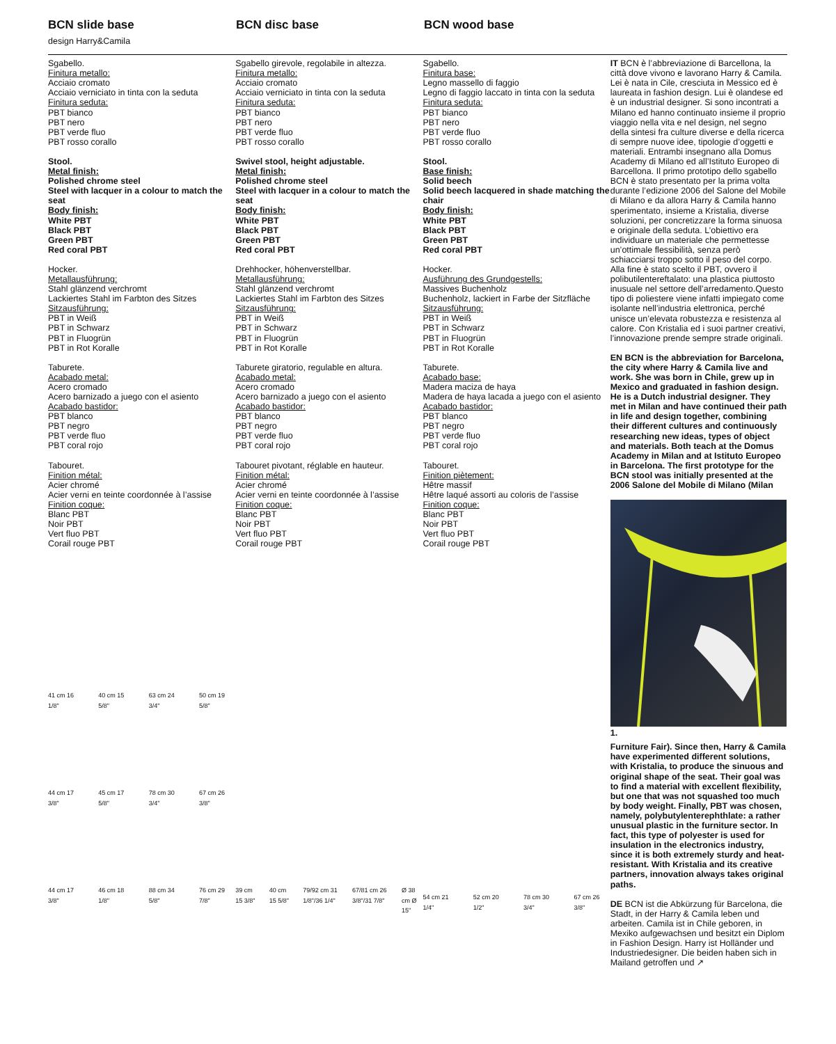BCN slide base
design Harry&Camila
BCN disc base BCN wood base
Sgabello.
Finitura metallo:
Acciaio cromato
Acciaio verniciato in tinta con la seduta
Finitura seduta:
PBT bianco
PBT nero
PBT verde fluo
PBT rosso corallo
Stool.
Metal finish:
Polished chrome steel
Steel with lacquer in a colour to match the seat
Body finish:
White PBT
Black PBT
Green PBT
Red coral PBT
Hocker.
Metallausführung:
Stahl glänzend verchromt
Lackiertes Stahl im Farbton des Sitzes
Sitzausführung:
PBT in Weiß
PBT in Schwarz
PBT in Fluogrün
PBT in Rot Koralle
Taburete.
Acabado metal:
Acero cromado
Acero barnizado a juego con el asiento
Acabado bastidor:
PBT blanco
PBT negro
PBT verde fluo
PBT coral rojo
Tabouret.
Finition métal:
Acier chromé
Acier verni en teinte coordonnée à l’assise
Finition coque:
Blanc PBT
Noir PBT
Vert fluo PBT
Corail rouge PBT
41 cm 16 1/8" 40 cm 15 5/8" 63 cm 24 3/4" 50 cm 19 5/8"
44 cm 17 3/8" 45 cm 17 5/8" 78 cm 30 3/4" 67 cm 26 3/8"
44 cm 17 3/8" 46 cm 18 1/8" 88 cm 34 5/8" 76 cm 29 7/8"
Sgabello girevole, regolabile in altezza.
Finitura metallo:
Acciaio cromato
Acciaio verniciato in tinta con la seduta
Finitura seduta:
PBT bianco
PBT nero
PBT verde fluo
PBT rosso corallo
Swivel stool, height adjustable.
Metal finish:
Polished chrome steel
Steel with lacquer in a colour to match the seat
Body finish:
White PBT
Black PBT
Green PBT
Red coral PBT
Drehhocker, höhenverstellbar.
Metallausführung:
Stahl glänzend verchromt
Lackiertes Stahl im Farbton des Sitzes
Sitzausführung:
PBT in Weiß
PBT in Schwarz
PBT in Fluogrün
PBT in Rot Koralle
Taburete giratorio, regulable en altura.
Acabado metal:
Acero cromado
Acero barnizado a juego con el asiento
Acabado bastidor:
PBT blanco
PBT negro
PBT verde fluo
PBT coral rojo
Tabouret pivotant, réglable en hauteur.
Finition métal:
Acier chromé
Acier verni en teinte coordonnée à l’assise
Finition coque:
Blanc PBT
Noir PBT
Vert fluo PBT
Corail rouge PBT
39 cm 15 3/8" 40 cm 15 5/8" 79/92 cm 31 1/8"/36 1/4" 67/81 cm 26 3/8"/31 7/8" Ø 38 cm Ø 15"
Sgabello.
Finitura base:
Legno massello di faggio
Legno di faggio laccato in tinta con la seduta
Finitura seduta:
PBT bianco
PBT nero
PBT verde fluo
PBT rosso corallo
Stool.
Base finish:
Solid beech
Solid beech lacquered in shade matching the chair
Body finish:
White PBT
Black PBT
Green PBT
Red coral PBT
Hocker.
Ausführung des Grundgestells:
Massives Buchenholz
Buchenholz, lackiert in Farbe der Sitzfläche
Sitzausführung:
PBT in Weiß
PBT in Schwarz
PBT in Fluogrün
PBT in Rot Koralle
Taburete.
Acabado base:
Madera maciza de haya
Madera de haya lacada a juego con el asiento
Acabado bastidor:
PBT blanco
PBT negro
PBT verde fluo
PBT coral rojo
Tabouret.
Finition piètement:
Hêtre massif
Hêtre laqué assorti au coloris de l’assise
Finition coque:
Blanc PBT
Noir PBT
Vert fluo PBT
Corail rouge PBT
54 cm 21 1/4" 52 cm 20 1/2" 78 cm 30 3/4" 67 cm 26 3/8"
IT BCN è l’abbreviazione di Barcellona, la città dove vivono e lavorano Harry & Camila. Lei è nata in Cile, cresciuta in Messico ed è laureata in fashion design. Lui è olandese ed è un industrial designer. Si sono incontrati a Milano ed hanno continuato insieme il proprio viaggio nella vita e nel design, nel segno della sintesi fra culture diverse e della ricerca di sempre nuove idee, tipologie d’oggetti e materiali. Entrambi insegnano alla Domus Academy di Milano ed all’Istituto Europeo di Barcellona. Il primo prototipo dello sgabello BCN è stato presentato per la prima volta durante l’edizione 2006 del Salone del Mobile di Milano e da allora Harry & Camila hanno sperimentato, insieme a Kristalia, diverse soluzioni, per concretizzare la forma sinuosa e originale della seduta. L’obiettivo era individuare un materiale che permettesse un’ottimale flessibilità, senza però schiacciarsi troppo sotto il peso del corpo. Alla fine è stato scelto il PBT, ovvero il polibutilentereftalato: una plastica piuttosto inusuale nel settore dell’arredamento.Questo tipo di poliestere viene infatti impiegato come isolante nell’industria elettronica, perché unisce un’elevata robustezza e resistenza al calore. Con Kristalia ed i suoi partner creativi, l’innovazione prende sempre strade originali.
EN BCN is the abbreviation for Barcelona, the city where Harry & Camila live and work. She was born in Chile, grew up in Mexico and graduated in fashion design. He is a Dutch industrial designer. They met in Milan and have continued their path in life and design together, combining their different cultures and continuously researching new ideas, types of object and materials. Both teach at the Domus Academy in Milan and at Istituto Europeo in Barcelona. The first prototype for the BCN stool was initially presented at the 2006 Salone del Mobile di Milano (Milan
1.
Furniture Fair). Since then, Harry & Camila have experimented different solutions, with Kristalia, to produce the sinuous and original shape of the seat. Their goal was to find a material with excellent flexibility, but one that was not squashed too much by body weight. Finally, PBT was chosen, namely, polybutylenterephthlate: a rather unusual plastic in the furniture sector. In fact, this type of polyester is used for insulation in the electronics industry, since it is both extremely sturdy and heat-resistant. With Kristalia and its creative partners, innovation always takes original paths.
DE BCN ist die Abkürzung für Barcelona, die Stadt, in der Harry & Camila leben und arbeiten. Camila ist in Chile geboren, in Mexiko aufgewachsen und besitzt ein Diplom in Fashion Design. Harry ist Holländer und Industriedesigner. Die beiden haben sich in Mailand getroffen und ↗